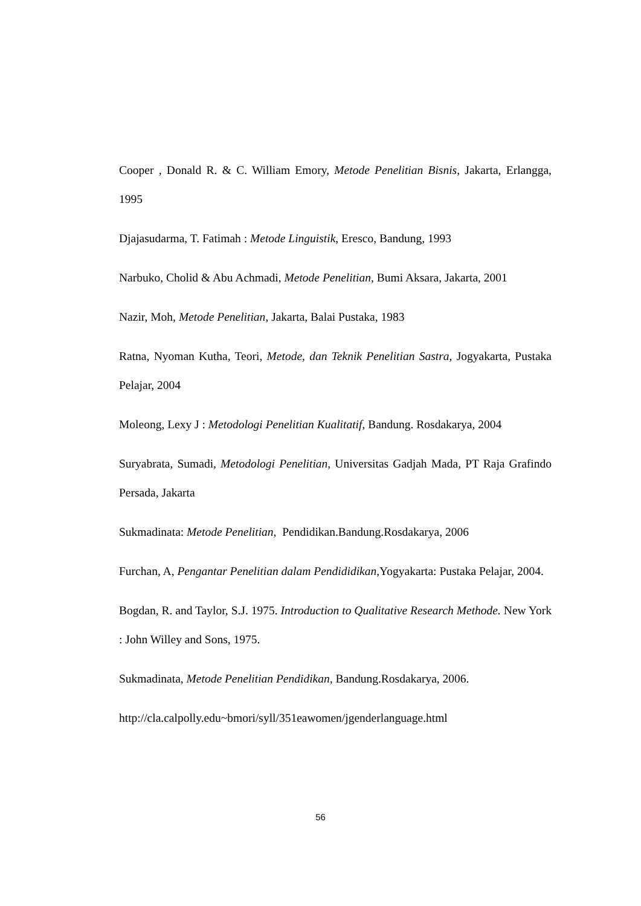Cooper , Donald R. & C. William Emory, Metode Penelitian Bisnis, Jakarta, Erlangga, 1995
Djajasudarma, T. Fatimah : Metode Linguistik, Eresco, Bandung, 1993
Narbuko, Cholid & Abu Achmadi, Metode Penelitian, Bumi Aksara, Jakarta, 2001
Nazir, Moh, Metode Penelitian, Jakarta, Balai Pustaka, 1983
Ratna, Nyoman Kutha, Teori, Metode, dan Teknik Penelitian Sastra, Jogyakarta, Pustaka Pelajar, 2004
Moleong, Lexy J : Metodologi Penelitian Kualitatif, Bandung. Rosdakarya, 2004
Suryabrata, Sumadi, Metodologi Penelitian, Universitas Gadjah Mada, PT Raja Grafindo Persada, Jakarta
Sukmadinata: Metode Penelitian, Pendidikan.Bandung.Rosdakarya, 2006
Furchan, A, Pengantar Penelitian dalam Pendididikan,Yogyakarta: Pustaka Pelajar, 2004.
Bogdan, R. and Taylor, S.J. 1975. Introduction to Qualitative Research Methode. New York : John Willey and Sons, 1975.
Sukmadinata, Metode Penelitian Pendidikan, Bandung.Rosdakarya, 2006.
http://cla.calpolly.edu~bmori/syll/351eawomen/jgenderlanguage.html
56